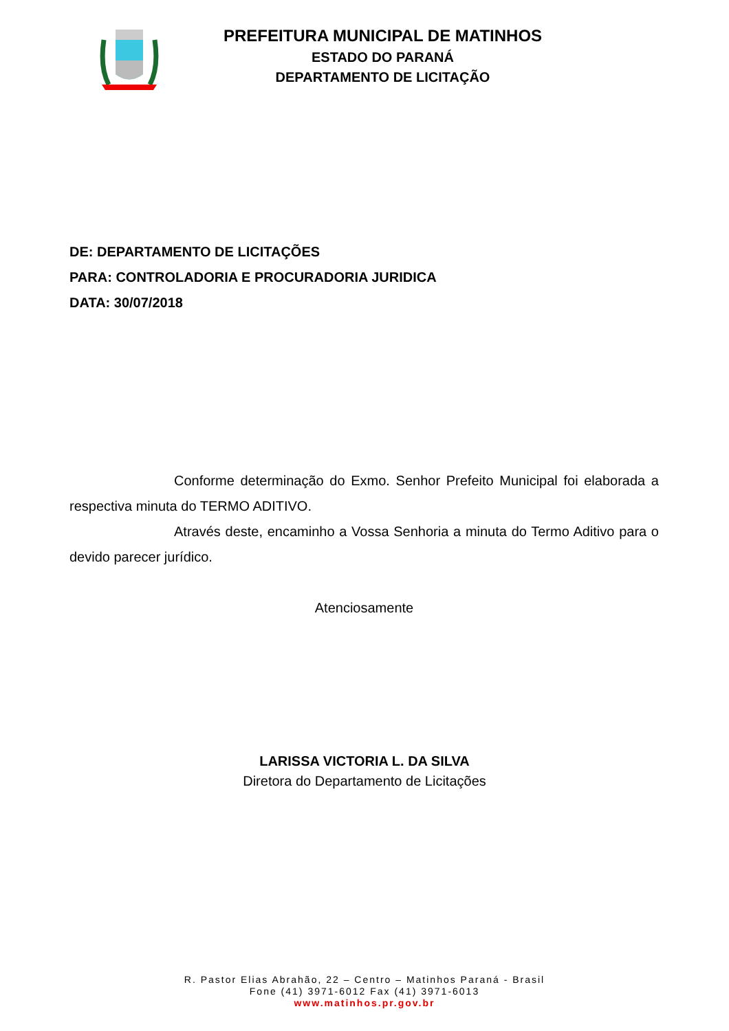PREFEITURA MUNICIPAL DE MATINHOS
ESTADO DO PARANÁ
DEPARTAMENTO DE LICITAÇÃO
DE: DEPARTAMENTO DE LICITAÇÕES
PARA: CONTROLADORIA E PROCURADORIA JURIDICA
DATA: 30/07/2018
Conforme determinação do Exmo. Senhor Prefeito Municipal foi elaborada a respectiva minuta do TERMO ADITIVO.
Através deste, encaminho a Vossa Senhoria a minuta do Termo Aditivo para o devido parecer jurídico.
Atenciosamente
LARISSA VICTORIA L. DA SILVA
Diretora do Departamento de Licitações
R. Pastor Elias Abrahão, 22 – Centro – Matinhos Paraná - Brasil
Fone (41) 3971-6012 Fax (41) 3971-6013
www.matinhos.pr.gov.br